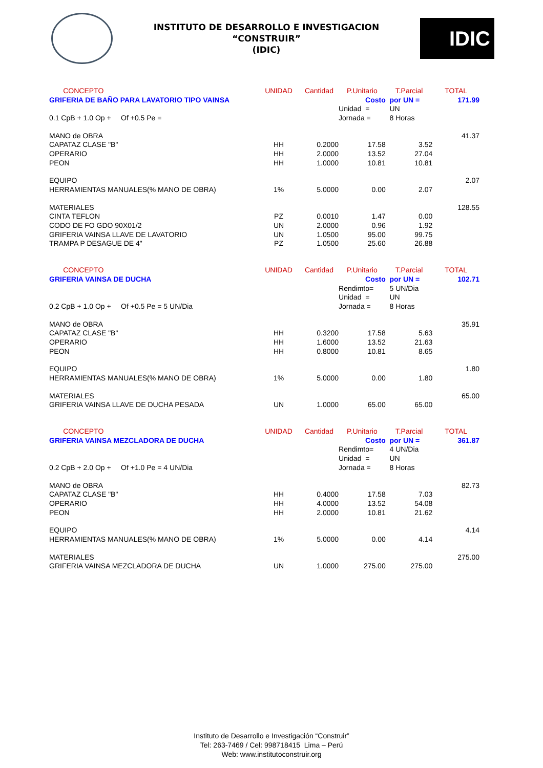INSTITUTO DE DESARROLLO E INVESTIGACION
“CONSTRUIR”
(IDIC)
IDIC
| CONCEPTO | UNIDAD | Cantidad | P.Unitario | T.Parcial | TOTAL |
| GRIFERIA DE BAÑO PARA LAVATORIO TIPO VAINSA | | | Costo | por UN = | 171.99 |
| | | | Unidad = | UN | |
| 0.1 CpB + 1.0 Op + Of +0.5 Pe = | | | Jornada = | 8 Horas | |
| MANO de OBRA | | | | | 41.37 |
| CAPATAZ CLASE "B" | HH | 0.2000 | 17.58 | 3.52 | |
| OPERARIO | HH | 2.0000 | 13.52 | 27.04 | |
| PEON | HH | 1.0000 | 10.81 | 10.81 | |
| EQUIPO | | | | | 2.07 |
| HERRAMIENTAS MANUALES(% MANO DE OBRA) | 1% | 5.0000 | 0.00 | 2.07 | |
| MATERIALES | | | | | 128.55 |
| CINTA TEFLON | PZ | 0.0010 | 1.47 | 0.00 | |
| CODO DE FO GDO 90X01/2 | UN | 2.0000 | 0.96 | 1.92 | |
| GRIFERIA VAINSA LLAVE DE LAVATORIO | UN | 1.0500 | 95.00 | 99.75 | |
| TRAMPA P DESAGUE DE 4" | PZ | 1.0500 | 25.60 | 26.88 | |
| CONCEPTO | UNIDAD | Cantidad | P.Unitario | T.Parcial | TOTAL |
| GRIFERIA VAINSA DE DUCHA | | | Costo | por UN = | 102.71 |
| | | | Rendimto= | 5 UN/Dia | |
| | | | Unidad = | UN | |
| 0.2 CpB + 1.0 Op + Of +0.5 Pe = 5 UN/Dia | | | Jornada = | 8 Horas | |
| MANO de OBRA | | | | | 35.91 |
| CAPATAZ CLASE "B" | HH | 0.3200 | 17.58 | 5.63 | |
| OPERARIO | HH | 1.6000 | 13.52 | 21.63 | |
| PEON | HH | 0.8000 | 10.81 | 8.65 | |
| EQUIPO | | | | | 1.80 |
| HERRAMIENTAS MANUALES(% MANO DE OBRA) | 1% | 5.0000 | 0.00 | 1.80 | |
| MATERIALES | | | | | 65.00 |
| GRIFERIA VAINSA LLAVE DE DUCHA PESADA | UN | 1.0000 | 65.00 | 65.00 | |
| CONCEPTO | UNIDAD | Cantidad | P.Unitario | T.Parcial | TOTAL |
| GRIFERIA VAINSA MEZCLADORA DE DUCHA | | | Costo | por UN = | 361.87 |
| | | | Rendimto= | 4 UN/Dia | |
| | | | Unidad = | UN | |
| 0.2 CpB + 2.0 Op + Of +1.0 Pe = 4 UN/Dia | | | Jornada = | 8 Horas | |
| MANO de OBRA | | | | | 82.73 |
| CAPATAZ CLASE "B" | HH | 0.4000 | 17.58 | 7.03 | |
| OPERARIO | HH | 4.0000 | 13.52 | 54.08 | |
| PEON | HH | 2.0000 | 10.81 | 21.62 | |
| EQUIPO | | | | | 4.14 |
| HERRAMIENTAS MANUALES(% MANO DE OBRA) | 1% | 5.0000 | 0.00 | 4.14 | |
| MATERIALES | | | | | 275.00 |
| GRIFERIA VAINSA MEZCLADORA DE DUCHA | UN | 1.0000 | 275.00 | 275.00 | |
Instituto de Desarrollo e Investigación “Construir”
Tel: 263-7469 / Cel: 998718415 Lima – Perú
Web: www.institutoconstruir.org